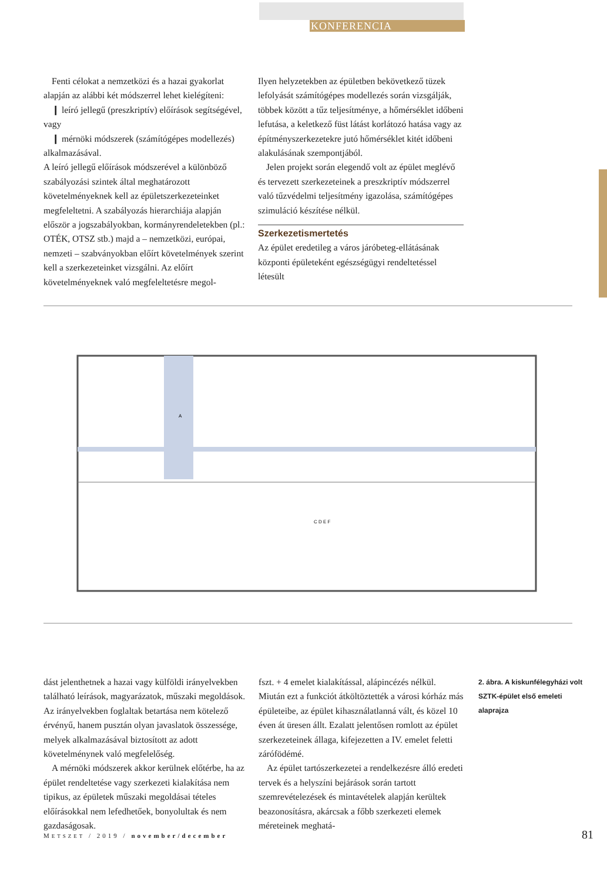KONFERENCIA
Fenti célokat a nemzetközi és a hazai gyakorlat alapján az alábbi két módszerrel lehet kielégíteni:
❙ leíró jellegű (preszkriptív) előírások segítségével, vagy
❙ mérnöki módszerek (számítógépes modellezés) alkalmazásával.
A leíró jellegű előírások módszerével a különböző szabályozási szintek által meghatározott követelményeknek kell az épületszerkezeteinket megfeleltetni. A szabályozás hierarchiája alapján először a jogszabályokban, kormányrendeletekben (pl.: OTÉK, OTSZ stb.) majd a – nemzetközi, európai, nemzeti – szabványokban előírt követelmények szerint kell a szerkezeteinket vizsgálni. Az előírt követelményeknek való megfeleltetésre megol-
Ilyen helyzetekben az épületben bekövetkező tüzek lefolyását számítógépes modellezés során vizsgálják, többek között a tűz teljesítménye, a hőmérséklet időbeni lefutása, a keletkező füst látást korlátozó hatása vagy az építményszerkezetekre jutó hőmérséklet kitét időbeni alakulásának szempontjából.
Jelen projekt során elegendő volt az épület meglévő és tervezett szerkezeteinek a preszkriptív módszerrel való tűzvédelmi teljesítmény igazolása, számítógépes szimuláció készítése nélkül.
Szerkezetismertetés
Az épület eredetileg a város járóbeteg-ellátásának központi épületeként egészségügyi rendeltetéssel létesült
A
C D E F
dást jelenthetnek a hazai vagy külföldi irányelvekben található leírások, magyarázatok, műszaki megoldások. Az irányelvekben foglaltak betartása nem kötelező érvényű, hanem pusztán olyan javaslatok összessége, melyek alkalmazásával biztosított az adott követelménynek való megfelelőség.
A mérnöki módszerek akkor kerülnek előtérbe, ha az épület rendeltetése vagy szerkezeti kialakítása nem tipikus, az épületek műszaki megoldásai tételes előírásokkal nem lefedhetőek, bonyolultak és nem gazdaságosak.
fszt. + 4 emelet kialakítással, alápincézés nélkül. Miután ezt a funkciót átköltöztették a városi kórház más épületeibe, az épület kihasználatlanná vált, és közel 10 éven át üresen állt. Ezalatt jelentősen romlott az épület szerkezeteinek állaga, kifejezetten a IV. emelet feletti zárófödémé.
Az épület tartószerkezetei a rendelkezésre álló eredeti tervek és a helyszíni bejárások során tartott szemrevételezések és mintavételek alapján kerültek beazonosításra, akárcsak a főbb szerkezeti elemek méreteinek meghatá-
2. ábra. A kiskunfélegyházi volt SZTK-épület első emeleti alaprajza
METSZET / 2019 / november/december
81